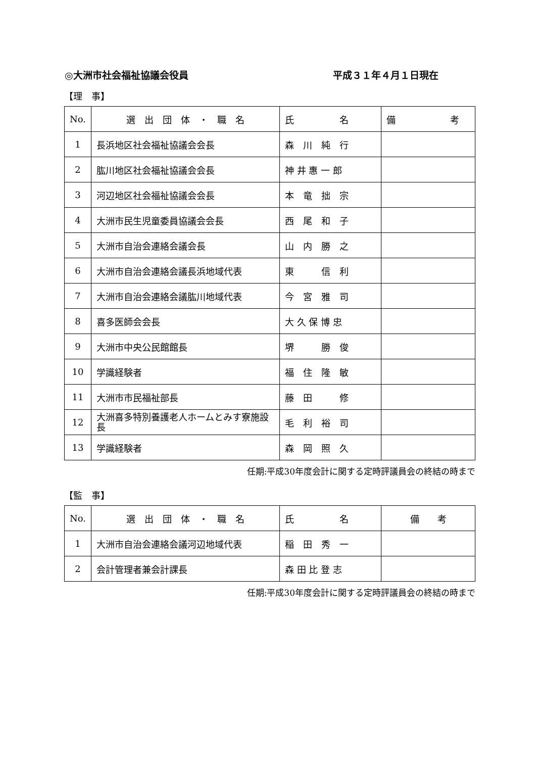◎大洲市社会福祉協議会役員 平成３１年４月１日現在
【理　事】
| No. | 選 出 団 体 ・ 職 名 | 氏 名 | 備 考 |
| 1 | 長浜地区社会福祉協議会会長 | 森 川 純 行 | |
| 2 | 肱川地区社会福祉協議会会長 | 神 井 惠 一 郎 | |
| 3 | 河辺地区社会福祉協議会会長 | 本 竜 拙 宗 | |
| 4 | 大洲市民生児童委員協議会会長 | 西 尾 和 子 | |
| 5 | 大洲市自治会連絡会議会長 | 山 内 勝 之 | |
| 6 | 大洲市自治会連絡会議長浜地域代表 | 東 信 利 | |
| 7 | 大洲市自治会連絡会議肱川地域代表 | 今 宮 雅 司 | |
| 8 | 喜多医師会会長 | 大 久 保 博 忠 | |
| 9 | 大洲市中央公民館館長 | 堺 勝 俊 | |
| 10 | 学識経験者 | 福 住 隆 敏 | |
| 11 | 大洲市市民福祉部長 | 藤 田 修 | |
| 12 | 大洲喜多特別養護老人ホームとみす寮施設長 | 毛 利 裕 司 | |
| 13 | 学識経験者 | 森 岡 照 久 | |
任期:平成30年度会計に関する定時評議員会の終結の時まで
【監　事】
| No. | 選 出 団 体 ・ 職 名 | 氏 名 | 備 考 |
| 1 | 大洲市自治会連絡会議河辺地域代表 | 稲 田 秀 一 | |
| 2 | 会計管理者兼会計課長 | 森 田 比 登 志 | |
任期:平成30年度会計に関する定時評議員会の終結の時まで